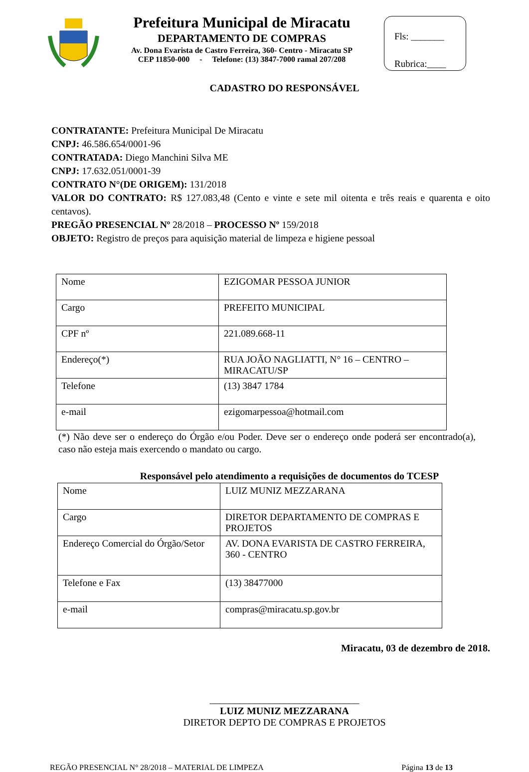Prefeitura Municipal de Miracatu
DEPARTAMENTO DE COMPRAS
Av. Dona Evarista de Castro Ferreira, 360- Centro - Miracatu SP
CEP 11850-000 - Telefone: (13) 3847-7000 ramal 207/208
Fls: _______
Rubrica:____
CADASTRO DO RESPONSÁVEL
CONTRATANTE: Prefeitura Municipal De Miracatu
CNPJ: 46.586.654/0001-96
CONTRATADA: Diego Manchini Silva ME
CNPJ: 17.632.051/0001-39
CONTRATO N°(DE ORIGEM): 131/2018
VALOR DO CONTRATO: R$ 127.083,48 (Cento e vinte e sete mil oitenta e três reais e quarenta e oito centavos).
PREGÃO PRESENCIAL Nº 28/2018 – PROCESSO Nº 159/2018
OBJETO: Registro de preços para aquisição material de limpeza e higiene pessoal
| Nome | EZIGOMAR PESSOA JUNIOR |
| Cargo | PREFEITO MUNICIPAL |
| CPF nº | 221.089.668-11 |
| Endereço(*) | RUA JOÃO NAGLIATTI, N° 16 – CENTRO – MIRACATU/SP |
| Telefone | (13) 3847 1784 |
| e-mail | ezigomarpessoa@hotmail.com |
(*) Não deve ser o endereço do Órgão e/ou Poder. Deve ser o endereço onde poderá ser encontrado(a), caso não esteja mais exercendo o mandato ou cargo.
Responsável pelo atendimento a requisições de documentos do TCESP
| Nome | LUIZ MUNIZ MEZZARANA |
| Cargo | DIRETOR DEPARTAMENTO DE COMPRAS E PROJETOS |
| Endereço Comercial do Órgão/Setor | AV. DONA EVARISTA DE CASTRO FERREIRA, 360 - CENTRO |
| Telefone e Fax | (13) 38477000 |
| e-mail | compras@miracatu.sp.gov.br |
Miracatu, 03 de dezembro de 2018.
______________________________
LUIZ MUNIZ MEZZARANA
DIRETOR DEPTO DE COMPRAS E PROJETOS
REGÃO PRESENCIAL N° 28/2018 – MATERIAL DE LIMPEZA Página 13 de 13